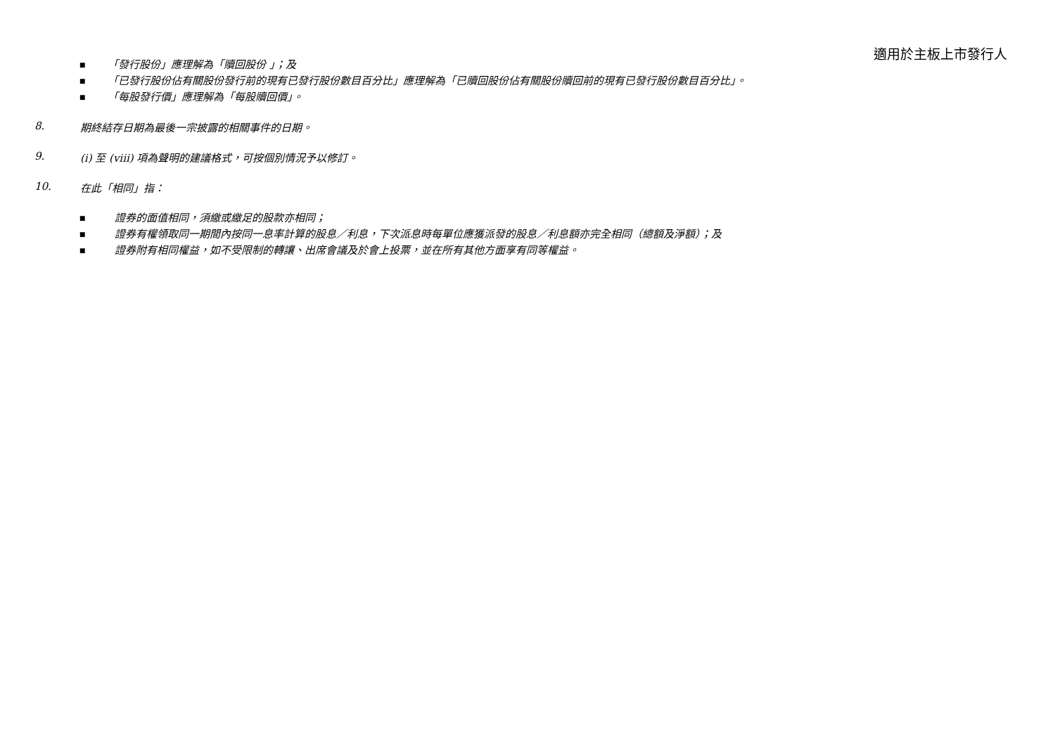適用於主板上市發行人
■ 「發行股份」應理解為「贖回股份 」；及
■ 「已發行股份佔有關股份發行前的現有已發行股份數目百分比」應理解為「已贖回股份佔有關股份贖回前的現有已發行股份數目百分比」。
■ 「每股發行價」應理解為「每股贖回價」。
8. 期終結存日期為最後一宗披露的相關事件的日期。
9. (i) 至 (viii) 項為聲明的建議格式，可按個別情況予以修訂。
10. 在此「相同」指：
■ 證券的面值相同，須繳或繳足的股款亦相同；
■ 證券有權領取同一期間內按同一息率計算的股息／利息，下次派息時每單位應獲派發的股息／利息額亦完全相同（總額及淨額）；及
■ 證券附有相同權益，如不受限制的轉讓、出席會議及於會上投票，並在所有其他方面享有同等權益。